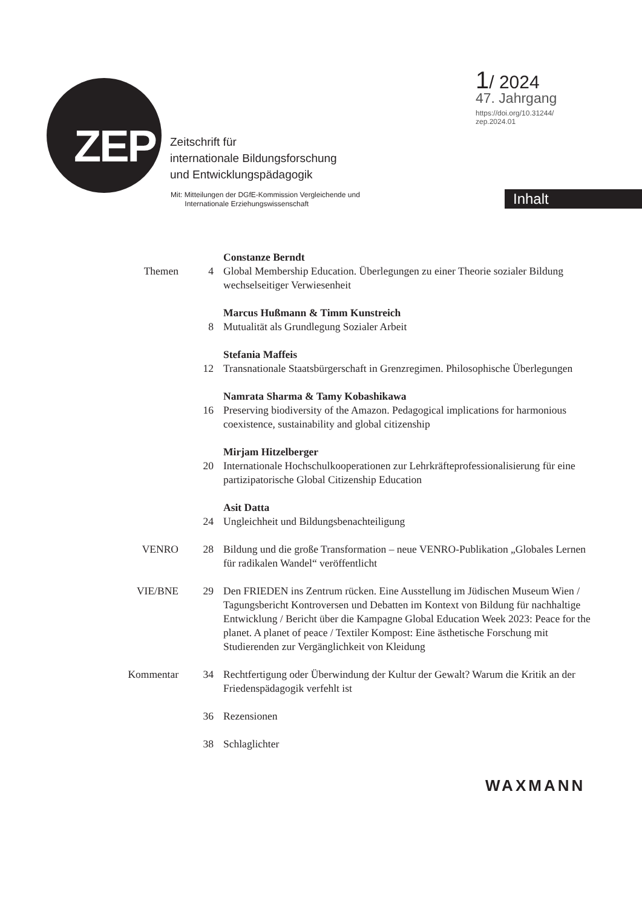ZEP
Zeitschrift für
internationale Bildungsforschung
und Entwicklungspädagogik
Mit: Mitteilungen der DGfE-Kommission Vergleichende und
Internationale Erziehungswissenschaft
1/ 2024
47. Jahrgang
https://doi.org/10.31244/
zep.2024.01
Inhalt
Themen
4 Constanze Berndt
Global Membership Education. Überlegungen zu einer Theorie sozialer Bildung wechselseitiger Verwiesenheit
8 Marcus Hußmann & Timm Kunstreich
Mutualität als Grundlegung Sozialer Arbeit
12 Stefania Maffeis
Transnationale Staatsbürgerschaft in Grenzregimen. Philosophische Überlegungen
16 Namrata Sharma & Tamy Kobashikawa
Preserving biodiversity of the Amazon. Pedagogical implications for harmonious coexistence, sustainability and global citizenship
20 Mirjam Hitzelberger
Internationale Hochschulkooperationen zur Lehrkräfteprofessionalisierung für eine partizipatorische Global Citizenship Education
24 Asit Datta
Ungleichheit und Bildungsbenachteiligung
VENRO 28 Bildung und die große Transformation – neue VENRO-Publikation „Globales Lernen für radikalen Wandel“ veröffentlicht
VIE/BNE 29 Den FRIEDEN ins Zentrum rücken. Eine Ausstellung im Jüdischen Museum Wien / Tagungsbericht Kontroversen und Debatten im Kontext von Bildung für nachhaltige Entwicklung / Bericht über die Kampagne Global Education Week 2023: Peace for the planet. A planet of peace / Textiler Kompost: Eine ästhetische Forschung mit Studierenden zur Vergänglichkeit von Kleidung
Kommentar 34 Rechtfertigung oder Überwindung der Kultur der Gewalt? Warum die Kritik an der Friedenspädagogik verfehlt ist
36 Rezensionen
38 Schlaglichter
WAXMANN